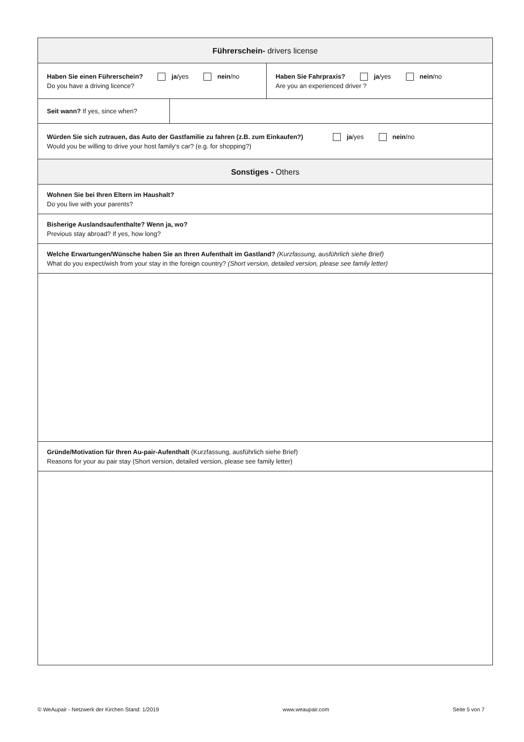| Führerschein- drivers license | | |
| --- | --- | --- |
| Haben Sie einen Führerschein? ja /yes nein /no Do you have a driving licence? | | Haben Sie Fahrpraxis? ja /yes nein /no Are you an experienced driver ? |
| Seit wann? If yes, since when? | | |
| Würden Sie sich zutrauen, das Auto der Gastfamilie zu fahren (z.B. zum Einkaufen?) ja /yes nein /no Would you be willing to drive your host family‘s car? (e.g. for shopping?) | | |
| Sonstiges - Others | | |
| Wohnen Sie bei Ihren Eltern im Haushalt? Do you live with your parents? | | |
| Bisherige Auslandsaufenthalte? Wenn ja, wo? Previous stay abroad? If yes, how long? | | |
| Welche Erwartungen/Wünsche haben Sie an Ihren Aufenthalt im Gastland? (Kurzfassung, ausführlich siehe Brief) What do you expect/wish from your stay in the foreign country? (Short version, detailed version, please see family letter) | | |
| Gründe/Motivation für Ihren Au-pair-Aufenthalt (Kurzfassung, ausführlich siehe Brief) Reasons for your au pair stay (Short version, detailed version, please see family letter) | | |
© WeAupair - Netzwerk der Kirchen Stand: 1/2019 www.weaupair.com Seite 5 von 7